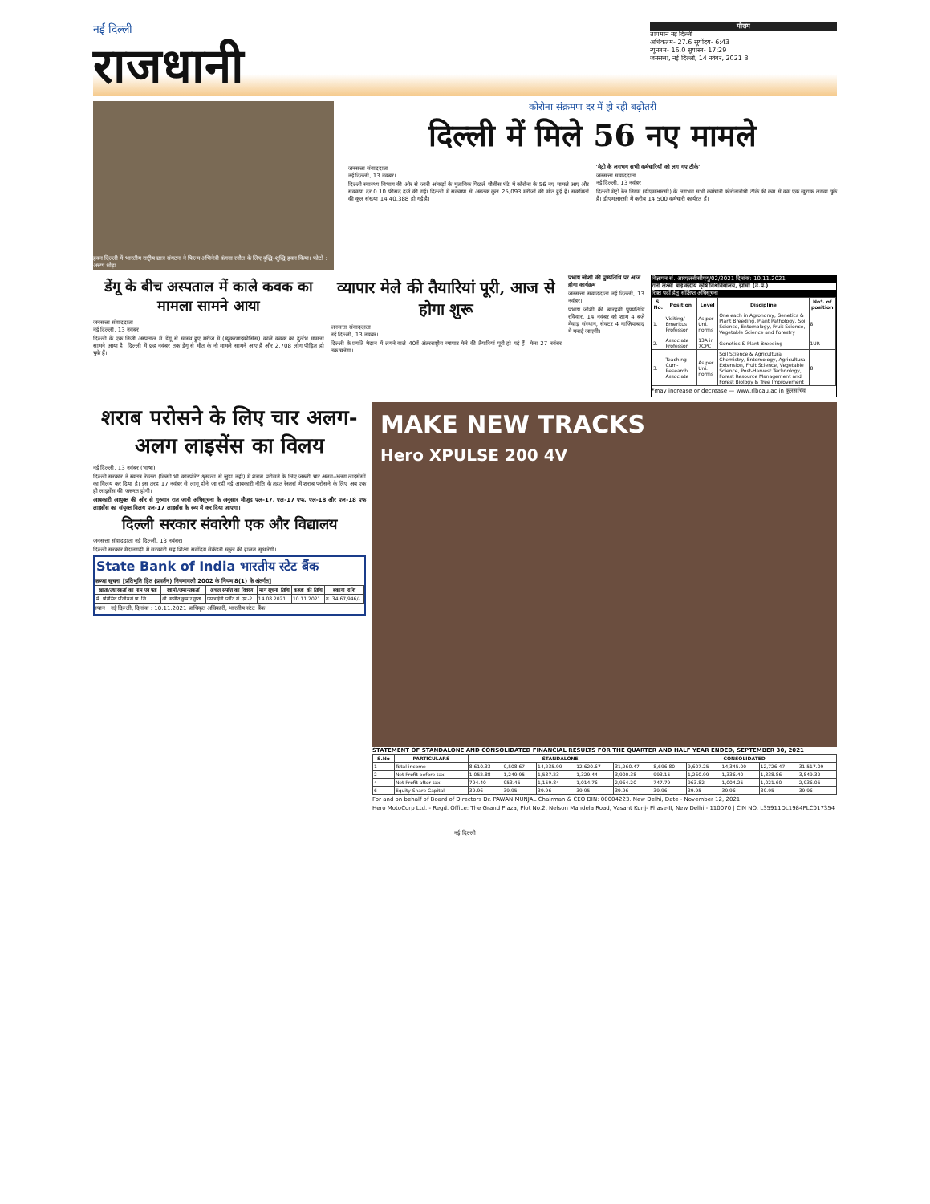नई दिल्ली
राजधानी
मौसम
तापमान नई दिल्ली
अधिकतम- 27.6 सूर्योदय- 6:43
न्यूनतम- 16.0 सूर्यास्त- 17:29
जनसत्ता, नई दिल्ली, 14 नवंबर, 2021 3
हवन दिल्ली में भारतीय राष्ट्रीय छात्र संगठन ने फिल्म अभिनेत्री कंगना रनौत के लिए बुद्धि-शुद्धि हवन किया। फोटो : अरुण श्रोड़ा
कोरोना संक्रमण दर में हो रही बढ़ोतरी
दिल्ली में मिले 56 नए मामले
जनसत्ता संवाददाता
नई दिल्ली, 13 नवंबर।
दिल्ली स्वास्थ्य विभाग की ओर से जारी आंकड़ों के मुताबिक पिछले चौबीस घंटे में कोरोना के 56 नए मामले आए और संक्रमण दर 0.10 फीसद दर्ज की गई। दिल्ली में संक्रमण से अबतक कुल 25,093 मरीजों की मौत हुई है। संक्रमितों की कुल संख्या 14,40,388 हो गई है।
'मेट्रो के लगभग सभी कर्मचारियों को लग गए टीके'
जनसत्ता संवाददाता
नई दिल्ली, 13 नवंबर
दिल्ली मेट्रो रेल निगम (डीएमआरसी) के लगभग सभी कर्मचारी कोरोनारोधी टीके की कम से कम एक खुराक लगवा चुके हैं। डीएमआरसी में करीब 14,500 कर्मचारी कार्यरत हैं।
डेंगू के बीच अस्पताल में काले कवक का मामला सामने आया
जनसत्ता संवाददाता
नई दिल्ली, 13 नवंबर।
दिल्ली के एक निजी अस्पताल में डेंगू से स्वस्थ हुए मरीज में (म्यूकरमाइकोसिस) काले कवक का दुर्लभ मामला सामने आया है। दिल्ली में छह नवंबर तक डेंगू से मौत के नौ मामले सामने आए हैं और 2,708 लोग पीड़ित हो चुके हैं।
व्यापार मेले की तैयारियां पूरी, आज से होगा शुरू
जनसत्ता संवाददाता
नई दिल्ली, 13 नवंबर।
दिल्ली के प्रगति मैदान में लगने वाले 40वें अंतरराष्ट्रीय व्यापार मेले की तैयारियां पूरी हो गई हैं। मेला 27 नवंबर तक चलेगा।
प्रभाष जोशी की पुण्यतिथि पर आज होगा कार्यक्रम
जनसत्ता संवाददाता नई दिल्ली, 13 नवंबर।
प्रभाष जोशी की बारहवीं पुण्यतिथि रविवार, 14 नवंबर को शाम 4 बजे मेवाड़ संस्थान, सेक्टर 4 गाजियाबाद में मनाई जाएगी।
विज्ञापन सं. आरएलबीसीएयू/02/2021 दिनांक: 10.11.2021
रानी लक्ष्मी बाई केंद्रीय कृषि विश्वविद्यालय, झाँसी (उ.प्र.)
रिक्त पदों हेतु संक्षिप्त अधिसूचना
| S. No. | Position | Level | Discipline | No*. of position |
| --- | --- | --- | --- | --- |
| 1. | Visiting/ Emeritus Professor | As per Uni. norms | One each in Agronomy, Genetics & Plant Breeding, Plant Pathology, Soil Science, Entomology, Fruit Science, Vegetable Science and Forestry | 8 |
| 2. | Associate Professor | 13A in 7CPC | Genetics & Plant Breeding | 1UR |
| 3. | Teaching-Cum-Research Associate | As per Uni. norms | Soil Science & Agricultural Chemistry, Entomology, Agricultural Extension, Fruit Science, Vegetable Science, Post-Harvest Technology, Forest Resource Management and Forest Biology & Tree Improvement | 8 |
*may increase or decrease — www.rlbcau.ac.in कुलसचिव
शराब परोसने के लिए चार अलग-अलग लाइसेंस का विलय
नई दिल्ली, 13 नवंबर (भाषा)।
दिल्ली सरकार ने स्वतंत्र रेस्तरां (किसी भी कारपोरेट श्रृंखला से जुड़ा नहीं) में शराब परोसने के लिए जरूरी चार अलग-अलग लाइसेंसों का विलय कर दिया है। इस तरह 17 नवंबर से लागू होने जा रही नई आबकारी नीति के तहत रेस्तरां में शराब परोसने के लिए अब एक ही लाइसेंस की जरूरत होगी।
आबकारी आयुक्त की ओर से गुरुवार रात जारी अधिसूचना के अनुसार मौजूद एल-17, एल-17 एफ, एल-18 और एल-18 एफ लाइसेंस का संयुक्त विलय एल-17 लाइसेंस के रूप में कर दिया जाएगा।
दिल्ली सरकार संवारेगी एक और विद्यालय
जनसत्ता संवाददाता नई दिल्ली, 13 नवंबर।
दिल्ली सरकार मैदानगढ़ी में सरकारी सह शिक्षा सर्वोदय सेकेंडरी स्कूल की हालत सुधारेगी।
State Bank of India भारतीय स्टेट बैंक
कब्जा सूचना [प्रतिभूति हित (प्रवर्तन) नियमावली 2002 के नियम 8(1) के अंतर्गत]
| खाता/उधारकर्ता का नाम एवं पता | स्वामी/जमानतकर्ता | अचल संपत्ति का विवरण | मांग सूचना तिथि | कब्जा की तिथि | बकाया राशि |
| --- | --- | --- | --- | --- | --- |
| मै. प्रोग्रेसिव पॉलीमर्स प्रा. लि. | श्री नवनीत कुमार गुप्ता | एसआईडी प्लॉट सं. एम-2 | 14.08.2021 | 10.11.2021 | रु. 34,67,946/- |
स्थान : नई दिल्ली, दिनांक : 10.11.2021 प्राधिकृत अधिकारी, भारतीय स्टेट बैंक
MAKE NEW TRACKS
Hero XPULSE 200 4V
STATEMENT OF STANDALONE AND CONSOLIDATED FINANCIAL RESULTS FOR THE QUARTER AND HALF YEAR ENDED, SEPTEMBER 30, 2021
| S.No | PARTICULARS | STANDALONE | | | | | CONSOLIDATED | | | | |
| --- | --- | --- | --- | --- | --- | --- | --- | --- | --- | --- | --- |
| 1 | Total income | 8,610.33 | 9,508.67 | 14,235.99 | 12,620.67 | 31,260.47 | 8,696.80 | 9,607.25 | 14,345.00 | 12,726.47 | 31,517.09 |
| 2 | Net Profit before tax | 1,052.88 | 1,249.95 | 1,537.23 | 1,329.44 | 3,900.38 | 993.15 | 1,260.99 | 1,336.40 | 1,338.86 | 3,849.32 |
| 4 | Net Profit after tax | 794.40 | 953.45 | 1,159.84 | 1,014.76 | 2,964.20 | 747.79 | 963.82 | 1,004.25 | 1,021.60 | 2,936.05 |
| 6 | Equity Share Capital | 39.96 | 39.95 | 39.96 | 39.95 | 39.96 | 39.96 | 39.95 | 39.96 | 39.95 | 39.96 |
For and on behalf of Board of Directors Dr. PAWAN MUNJAL Chairman & CEO DIN: 00004223. New Delhi, Date - November 12, 2021.
Hero MotoCorp Ltd. - Regd. Office: The Grand Plaza, Plot No.2, Nelson Mandela Road, Vasant Kunj- Phase-II, New Delhi - 110070 | CIN NO. L35911DL1984PLC017354
नई दिल्ली